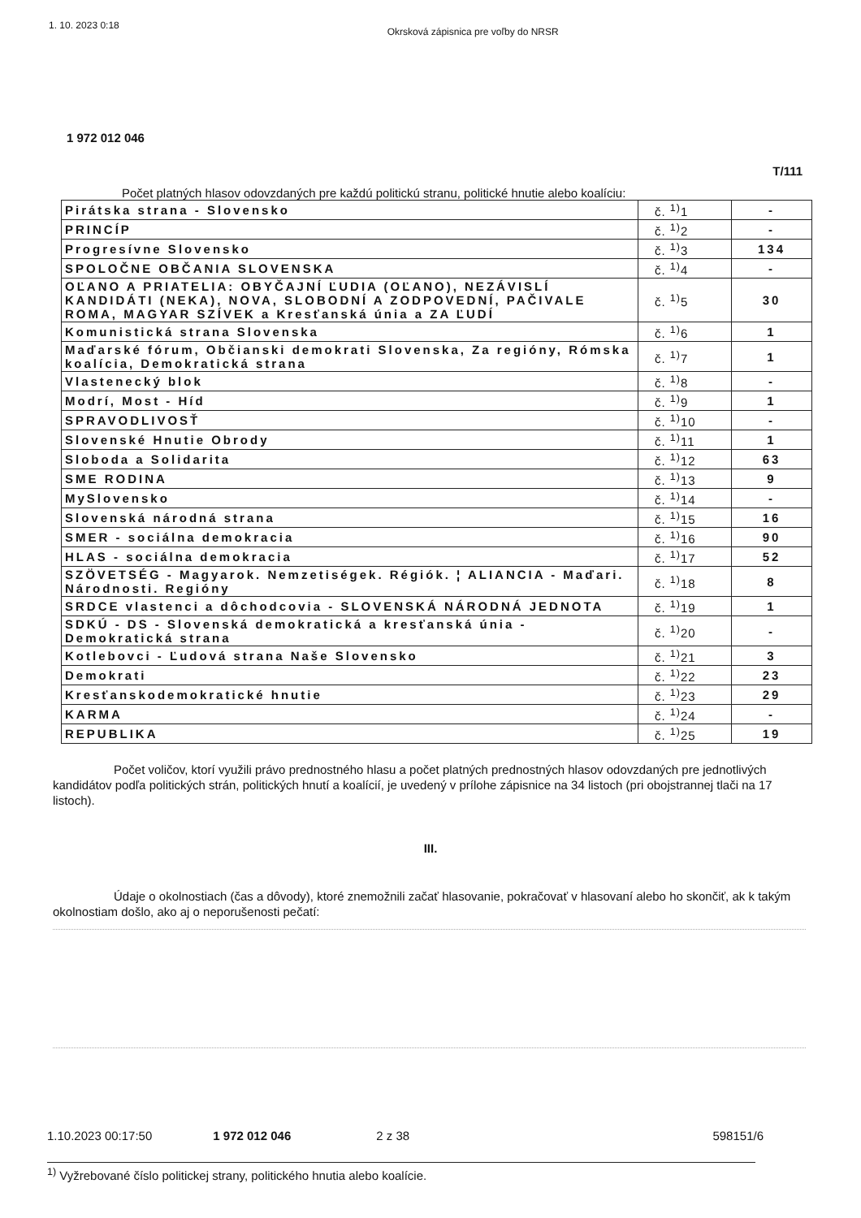1. 10. 2023 0:18 Okrsková zápisnica pre voľby do NRSR
1 972 012 046
T/111
Počet platných hlasov odovzdaných pre každú politickú stranu, politické hnutie alebo koalíciu:
| Pirátska strana - Slovensko | č. <sup>1)</sup>1 | - |
| PRINCÍP | č. <sup>1)</sup>2 | - |
| Progresívne Slovensko | č. <sup>1)</sup>3 | 134 |
| SPOLOČNE OBČANIA SLOVENSKA | č. <sup>1)</sup>4 | - |
| OĽANO A PRIATELIA: OBYČAJNÍ ĽUDIA (OĽANO), NEZÁVISLÍ KANDIDÁTI (NEKA), NOVA, SLOBODNÍ A ZODPOVEDNÍ, PAČIVALE ROMA, MAGYAR SZÍVEK a Kresťanská únia a ZA ĽUDÍ | č. <sup>1)</sup>5 | 30 |
| Komunistická strana Slovenska | č. <sup>1)</sup>6 | 1 |
| Maďarské fórum, Občianski demokrati Slovenska, Za regióny, Rómska koalícia, Demokratická strana | č. <sup>1)</sup>7 | 1 |
| Vlastenecký blok | č. <sup>1)</sup>8 | - |
| Modrí, Most - Híd | č. <sup>1)</sup>9 | 1 |
| SPRAVODLIVOSŤ | č. <sup>1)</sup>10 | - |
| Slovenské Hnutie Obrody | č. <sup>1)</sup>11 | 1 |
| Sloboda a Solidarita | č. <sup>1)</sup>12 | 63 |
| SME RODINA | č. <sup>1)</sup>13 | 9 |
| MySlovensko | č. <sup>1)</sup>14 | - |
| Slovenská národná strana | č. <sup>1)</sup>15 | 16 |
| SMER - sociálna demokracia | č. <sup>1)</sup>16 | 90 |
| HLAS - sociálna demokracia | č. <sup>1)</sup>17 | 52 |
| SZÖVETSÉG - Magyarok. Nemzetiségek. Régiók. ¦ ALIANCIA - Maďari. Národnosti. Regióny | č. <sup>1)</sup>18 | 8 |
| SRDCE vlastenci a dôchodcovia - SLOVENSKÁ NÁRODNÁ JEDNOTA | č. <sup>1)</sup>19 | 1 |
| SDKÚ - DS - Slovenská demokratická a kresťanská únia - Demokratická strana | č. <sup>1)</sup>20 | - |
| Kotlebovci - Ľudová strana Naše Slovensko | č. <sup>1)</sup>21 | 3 |
| Demokrati | č. <sup>1)</sup>22 | 23 |
| Kresťanskodemokratické hnutie | č. <sup>1)</sup>23 | 29 |
| KARMA | č. <sup>1)</sup>24 | - |
| REPUBLIKA | č. <sup>1)</sup>25 | 19 |
Počet voličov, ktorí využili právo prednostného hlasu a počet platných prednostných hlasov odovzdaných pre jednotlivých kandidátov podľa politických strán, politických hnutí a koalícií, je uvedený v prílohe zápisnice na 34 listoch (pri obojstrannej tlači na 17 listoch).
III.
Údaje o okolnostiach (čas a dôvody), ktoré znemožnili začať hlasovanie, pokračovať v hlasovaní alebo ho skončiť, ak k takým okolnostiam došlo, ako aj o neporušenosti pečatí:
<sup>1)</sup> Vyžrebované číslo politickej strany, politického hnutia alebo koalície.
1.10.2023 00:17:50 1 972 012 046 2 z 38 598151/6